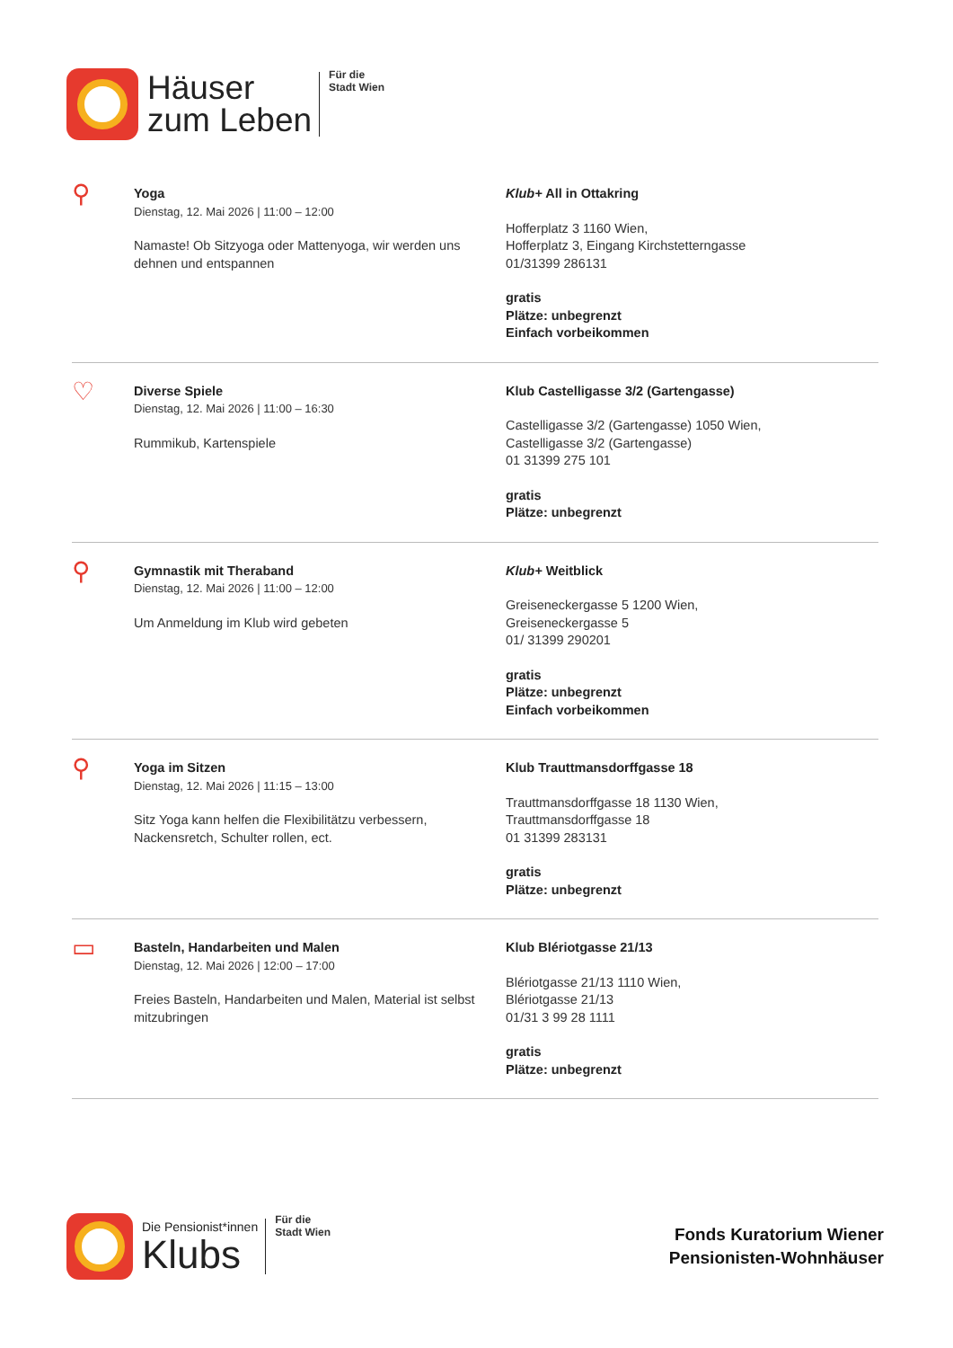Häuser
zum Leben
Für die
Stadt Wien
⚲
Yoga
Dienstag, 12. Mai 2026 | 11:00 – 12:00
Namaste! Ob Sitzyoga oder Mattenyoga, wir werden uns dehnen und entspannen
Klub+ All in Ottakring
Hofferplatz 3 1160 Wien,
Hofferplatz 3, Eingang Kirchstetterngasse
01/31399 286131
gratis
Plätze: unbegrenzt
Einfach vorbeikommen
♡
Diverse Spiele
Dienstag, 12. Mai 2026 | 11:00 – 16:30
Rummikub, Kartenspiele
Klub Castelligasse 3/2 (Gartengasse)
Castelligasse 3/2 (Gartengasse) 1050 Wien,
Castelligasse 3/2 (Gartengasse)
01 31399 275 101
gratis
Plätze: unbegrenzt
⚲
Gymnastik mit Theraband
Dienstag, 12. Mai 2026 | 11:00 – 12:00
Um Anmeldung im Klub wird gebeten
Klub+ Weitblick
Greiseneckergasse 5 1200 Wien,
Greiseneckergasse 5
01/ 31399 290201
gratis
Plätze: unbegrenzt
Einfach vorbeikommen
⚲
Yoga im Sitzen
Dienstag, 12. Mai 2026 | 11:15 – 13:00
Sitz Yoga kann helfen die Flexibilitätzu verbessern, Nackensretch, Schulter rollen, ect.
Klub Trauttmansdorffgasse 18
Trauttmansdorffgasse 18 1130 Wien,
Trauttmansdorffgasse 18
01 31399 283131
gratis
Plätze: unbegrenzt
▭
Basteln, Handarbeiten und Malen
Dienstag, 12. Mai 2026 | 12:00 – 17:00
Freies Basteln, Handarbeiten und Malen, Material ist selbst mitzubringen
Klub Blériotgasse 21/13
Blériotgasse 21/13 1110 Wien,
Blériotgasse 21/13
01/31 3 99 28 1111
gratis
Plätze: unbegrenzt
Die Pensionist*innen
Klubs
Für die
Stadt Wien
Fonds Kuratorium Wiener
Pensionisten-Wohnhäuser